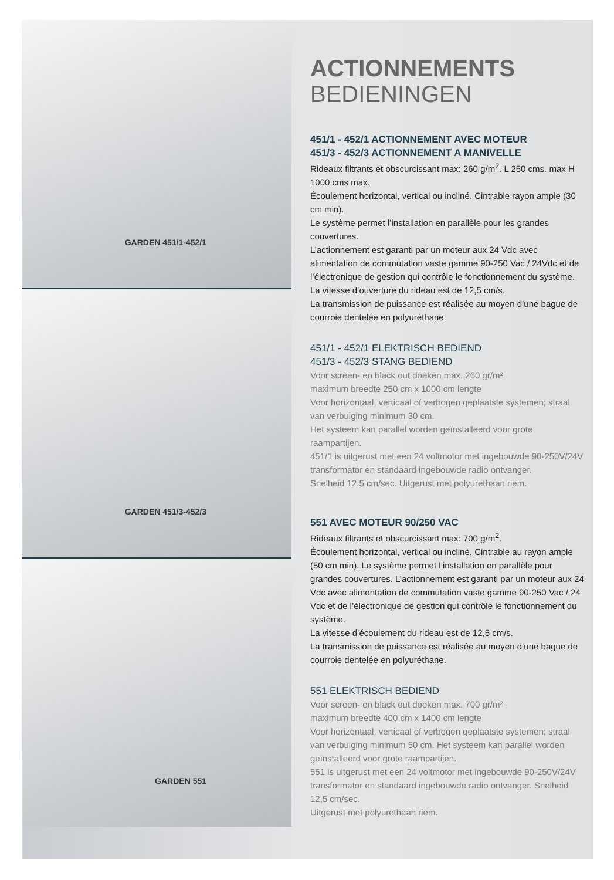GARDEN 451/1-452/1
GARDEN 451/3-452/3
GARDEN 551
ACTIONNEMENTS
BEDIENINGEN
451/1 - 452/1 ACTIONNEMENT AVEC MOTEUR
451/3 - 452/3 ACTIONNEMENT A MANIVELLE
Rideaux filtrants et obscurcissant max: 260 g/m<sup>2</sup>. L 250 cms. max H 1000 cms max.
Écoulement horizontal, vertical ou incliné. Cintrable rayon ample (30 cm min).
Le système permet l’installation en parallèle pour les grandes couvertures.
L’actionnement est garanti par un moteur aux 24 Vdc avec alimentation de commutation vaste gamme 90-250 Vac / 24Vdc et de l’électronique de gestion qui contrôle le fonctionnement du système.
La vitesse d’ouverture du rideau est de 12,5 cm/s.
La transmission de puissance est réalisée au moyen d’une bague de courroie dentelée en polyuréthane.
451/1 - 452/1 ELEKTRISCH BEDIEND
451/3 - 452/3 STANG BEDIEND
Voor screen- en black out doeken max. 260 gr/m²
maximum breedte 250 cm x 1000 cm lengte
Voor horizontaal, verticaal of verbogen geplaatste systemen; straal van verbuiging minimum 30 cm.
Het systeem kan parallel worden geïnstalleerd voor grote raampartijen.
451/1 is uitgerust met een 24 voltmotor met ingebouwde 90-250V/24V transformator en standaard ingebouwde radio ontvanger.
Snelheid 12,5 cm/sec. Uitgerust met polyurethaan riem.
551 AVEC MOTEUR 90/250 VAC
Rideaux filtrants et obscurcissant max: 700 g/m<sup>2</sup>.
Écoulement horizontal, vertical ou incliné. Cintrable au rayon ample (50 cm min). Le système permet l’installation en parallèle pour grandes couvertures. L’actionnement est garanti par un moteur aux 24 Vdc avec alimentation de commutation vaste gamme 90-250 Vac / 24 Vdc et de l’électronique de gestion qui contrôle le fonctionnement du système.
La vitesse d’écoulement du rideau est de 12,5 cm/s.
La transmission de puissance est réalisée au moyen d’une bague de courroie dentelée en polyuréthane.
551 ELEKTRISCH BEDIEND
Voor screen- en black out doeken max. 700 gr/m²
maximum breedte 400 cm x 1400 cm lengte
Voor horizontaal, verticaal of verbogen geplaatste systemen; straal van verbuiging minimum 50 cm. Het systeem kan parallel worden geïnstalleerd voor grote raampartijen.
551 is uitgerust met een 24 voltmotor met ingebouwde 90-250V/24V transformator en standaard ingebouwde radio ontvanger. Snelheid 12,5 cm/sec.
Uitgerust met polyurethaan riem.